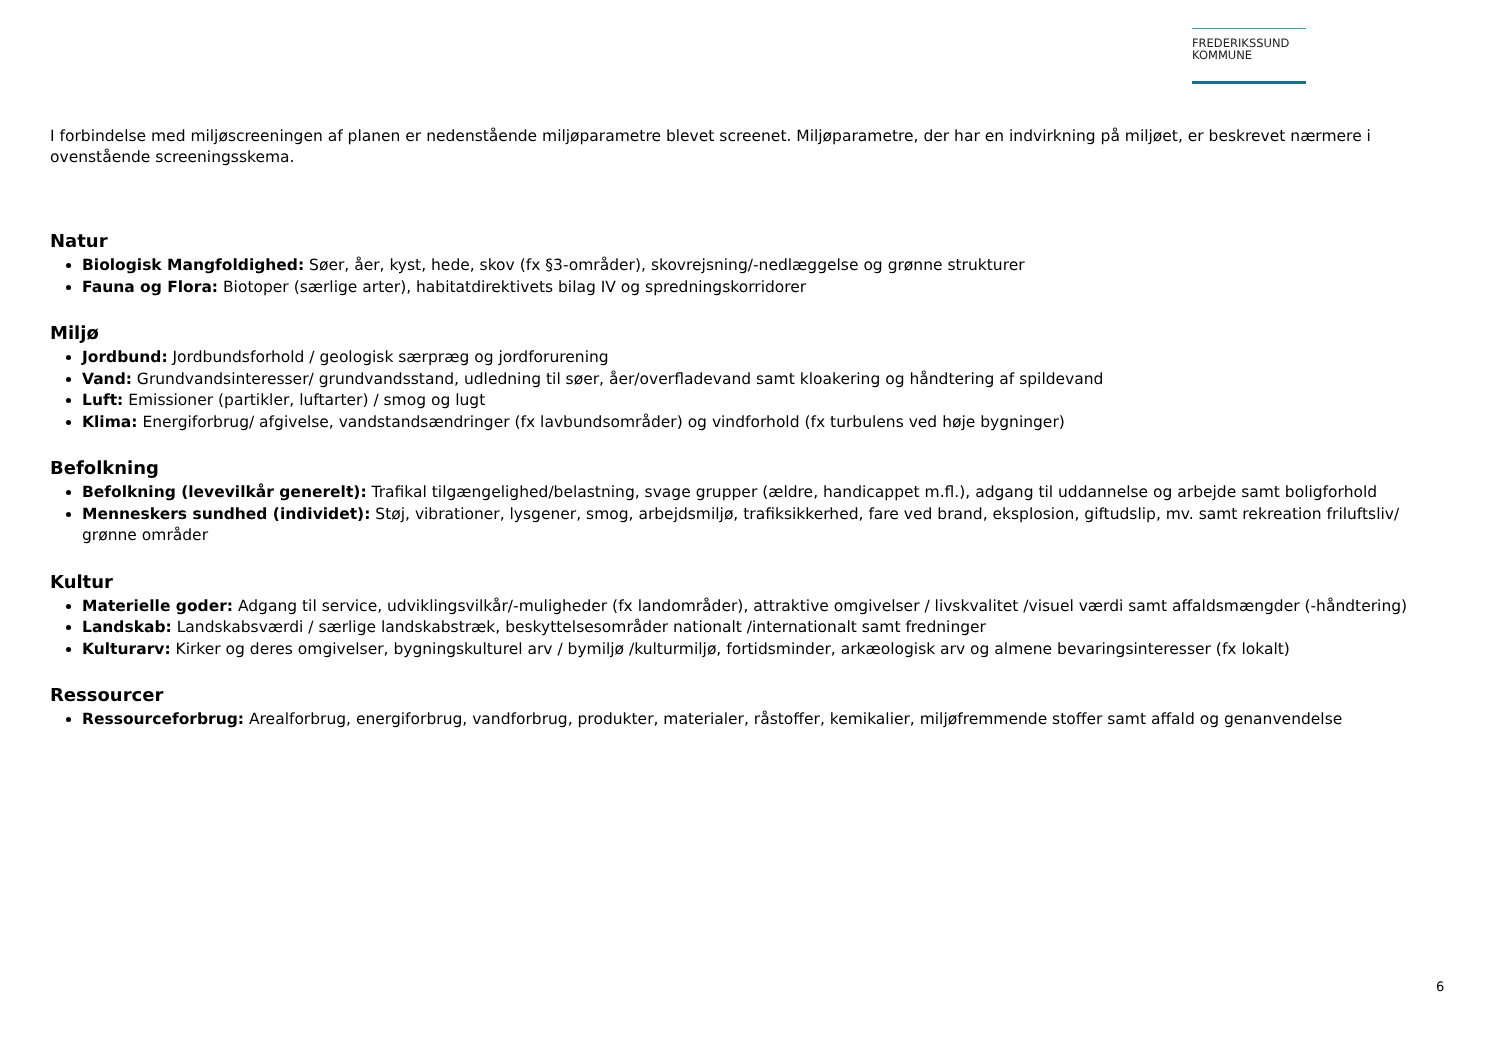FREDERIKSSUND
KOMMUNE
I forbindelse med miljøscreeningen af planen er nedenstående miljøparametre blevet screenet. Miljøparametre, der har en indvirkning på miljøet, er beskrevet nærmere i ovenstående screeningsskema.
Natur
Biologisk Mangfoldighed: Søer, åer, kyst, hede, skov (fx §3-områder), skovrejsning/-nedlæggelse og grønne strukturer
Fauna og Flora: Biotoper (særlige arter), habitatdirektivets bilag IV og spredningskorridorer
Miljø
Jordbund: Jordbundsforhold / geologisk særpræg og jordforurening
Vand: Grundvandsinteresser/ grundvandsstand, udledning til søer, åer/overfladevand samt kloakering og håndtering af spildevand
Luft: Emissioner (partikler, luftarter) / smog og lugt
Klima: Energiforbrug/ afgivelse, vandstandsændringer (fx lavbundsområder) og vindforhold (fx turbulens ved høje bygninger)
Befolkning
Befolkning (levevilkår generelt): Trafikal tilgængelighed/belastning, svage grupper (ældre, handicappet m.fl.), adgang til uddannelse og arbejde samt boligforhold
Menneskers sundhed (individet): Støj, vibrationer, lysgener, smog, arbejdsmiljø, trafiksikkerhed, fare ved brand, eksplosion, giftudslip, mv. samt rekreation friluftsliv/ grønne områder
Kultur
Materielle goder: Adgang til service, udviklingsvilkår/-muligheder (fx landområder), attraktive omgivelser / livskvalitet /visuel værdi samt affaldsmængder (-håndtering)
Landskab: Landskabsværdi / særlige landskabstræk, beskyttelsesområder nationalt /internationalt samt fredninger
Kulturarv: Kirker og deres omgivelser, bygningskulturel arv / bymiljø /kulturmiljø, fortidsminder, arkæologisk arv og almene bevaringsinteresser (fx lokalt)
Ressourcer
Ressourceforbrug: Arealforbrug, energiforbrug, vandforbrug, produkter, materialer, råstoffer, kemikalier, miljøfremmende stoffer samt affald og genanvendelse
6